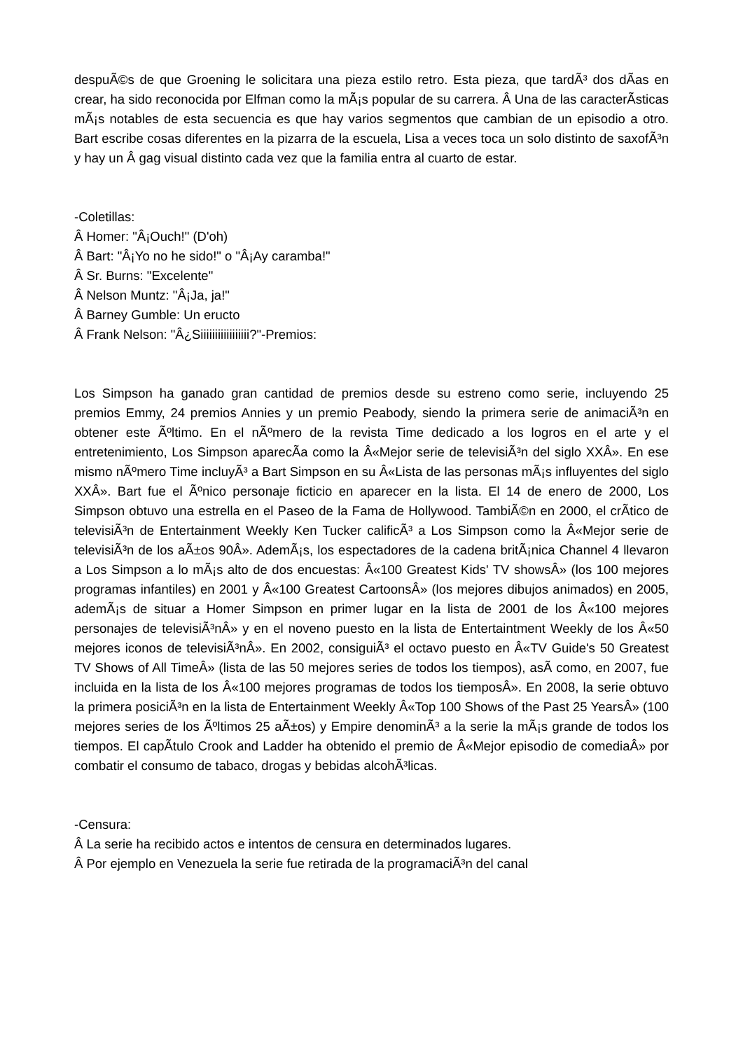despuÃ©s de que Groening le solicitara una pieza estilo retro. Esta pieza, que tardÃ³ dos dÃ­as en crear, ha sido reconocida por Elfman como la mÃ¡s popular de su carrera. Â Una de las caracterÃ­sticas mÃ¡s notables de esta secuencia es que hay varios segmentos que cambian de un episodio a otro. Bart escribe cosas diferentes en la pizarra de la escuela, Lisa a veces toca un solo distinto de saxofÃ³n y hay un Â gag visual distinto cada vez que la familia entra al cuarto de estar.
-Coletillas:
Â Homer: "Â¡Ouch!" (D'oh)
Â Bart: "Â¡Yo no he sido!" o "Â¡Ay caramba!"
Â Sr. Burns: "Excelente"
Â Nelson Muntz: "Â¡Ja, ja!"
Â Barney Gumble: Un eructo
Â Frank Nelson: "Â¿Siiiiiiiiiiiiiiiii?"-Premios:
Los Simpson ha ganado gran cantidad de premios desde su estreno como serie, incluyendo 25 premios Emmy, 24 premios Annies y un premio Peabody, siendo la primera serie de animaciÃ³n en obtener este Ãºltimo. En el nÃºmero de la revista Time dedicado a los logros en el arte y el entretenimiento, Los Simpson aparecÃ­a como la Â«Mejor serie de televisiÃ³n del siglo XXÂ». En ese mismo nÃºmero Time incluyÃ³ a Bart Simpson en su Â«Lista de las personas mÃ¡s influyentes del siglo XXÂ». Bart fue el Ãºnico personaje ficticio en aparecer en la lista. El 14 de enero de 2000, Los Simpson obtuvo una estrella en el Paseo de la Fama de Hollywood. TambiÃ©n en 2000, el crÃ­tico de televisiÃ³n de Entertainment Weekly Ken Tucker calificÃ³ a Los Simpson como la Â«Mejor serie de televisiÃ³n de los aÃ±os 90Â». AdemÃ¡s, los espectadores de la cadena britÃ¡nica Channel 4 llevaron a Los Simpson a lo mÃ¡s alto de dos encuestas: Â«100 Greatest Kids' TV showsÂ» (los 100 mejores programas infantiles) en 2001 y Â«100 Greatest CartoonsÂ» (los mejores dibujos animados) en 2005, ademÃ¡s de situar a Homer Simpson en primer lugar en la lista de 2001 de los Â«100 mejores personajes de televisiÃ³nÂ» y en el noveno puesto en la lista de Entertaintment Weekly de los Â«50 mejores iconos de televisiÃ³nÂ». En 2002, consiguiÃ³ el octavo puesto en Â«TV Guide's 50 Greatest TV Shows of All TimeÂ» (lista de las 50 mejores series de todos los tiempos), asÃ­ como, en 2007, fue incluida en la lista de los Â«100 mejores programas de todos los tiemposÂ». En 2008, la serie obtuvo la primera posiciÃ³n en la lista de Entertainment Weekly Â«Top 100 Shows of the Past 25 YearsÂ» (100 mejores series de los Ãºltimos 25 aÃ±os) y Empire denominÃ³ a la serie la mÃ¡s grande de todos los tiempos. El capÃ­tulo Crook and Ladder ha obtenido el premio de Â«Mejor episodio de comediaÂ» por combatir el consumo de tabaco, drogas y bebidas alcohÃ³licas.
-Censura:
Â La serie ha recibido actos e intentos de censura en determinados lugares.
Â Por ejemplo en Venezuela la serie fue retirada de la programaciÃ³n del canal